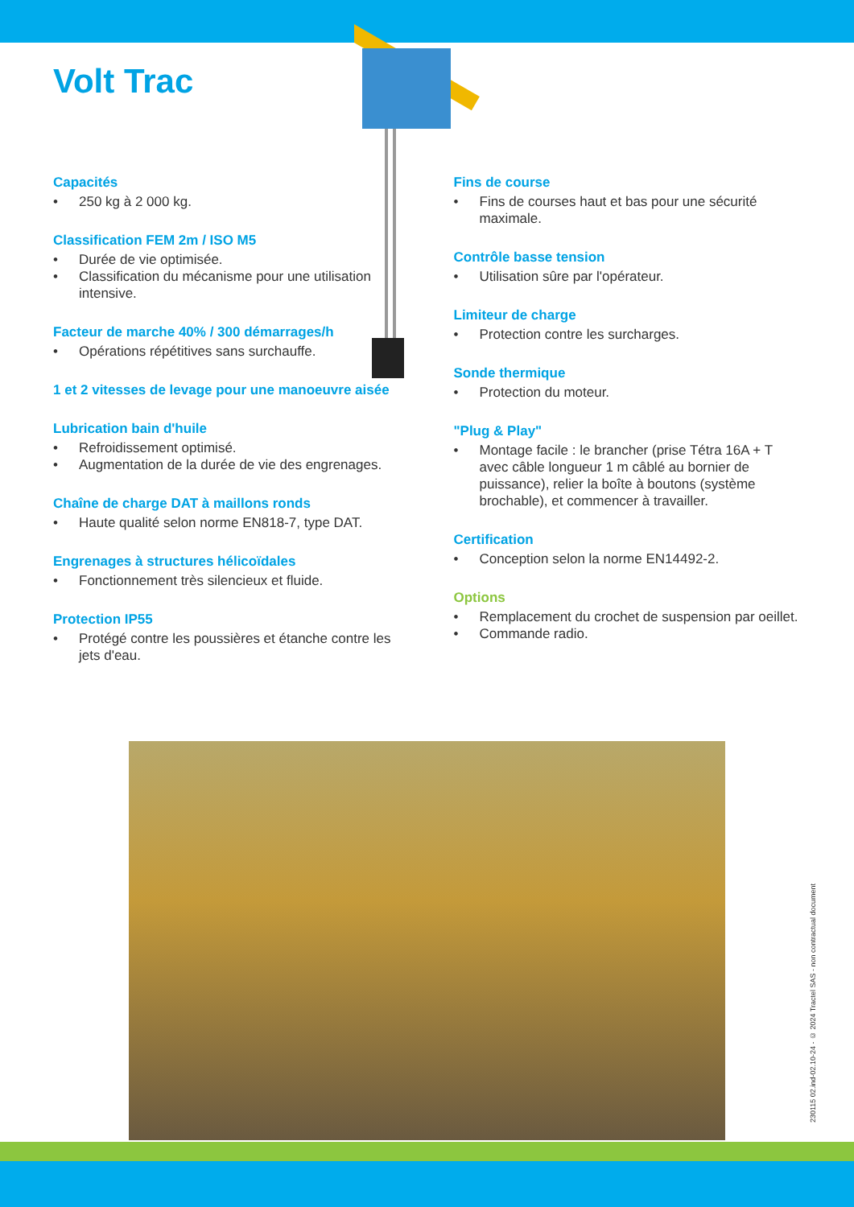Volt Trac
Capacités
• 250 kg à 2 000 kg.
Classification FEM 2m / ISO M5
• Durée de vie optimisée.
• Classification du mécanisme pour une utilisation intensive.
Facteur de marche 40% / 300 démarrages/h
• Opérations répétitives sans surchauffe.
1 et 2 vitesses de levage pour une manoeuvre aisée
Lubrication bain d'huile
• Refroidissement optimisé.
• Augmentation de la durée de vie des engrenages.
Chaîne de charge DAT à maillons ronds
• Haute qualité selon norme EN818-7, type DAT.
Engrenages à structures hélicoïdales
• Fonctionnement très silencieux et fluide.
Protection IP55
• Protégé contre les poussières et étanche contre les jets d'eau.
Fins de course
• Fins de courses haut et bas pour une sécurité maximale.
Contrôle basse tension
• Utilisation sûre par l'opérateur.
Limiteur de charge
• Protection contre les surcharges.
Sonde thermique
• Protection du moteur.
"Plug & Play"
• Montage facile : le brancher (prise Tétra 16A + T avec câble longueur 1 m câblé au bornier de puissance), relier la boîte à boutons (système brochable), et commencer à travailler.
Certification
• Conception selon la norme EN14492-2.
Options
• Remplacement du crochet de suspension par oeillet.
• Commande radio.
230115 02.ind-02.10-24 - © 2024 Tractel SAS - non contractual document